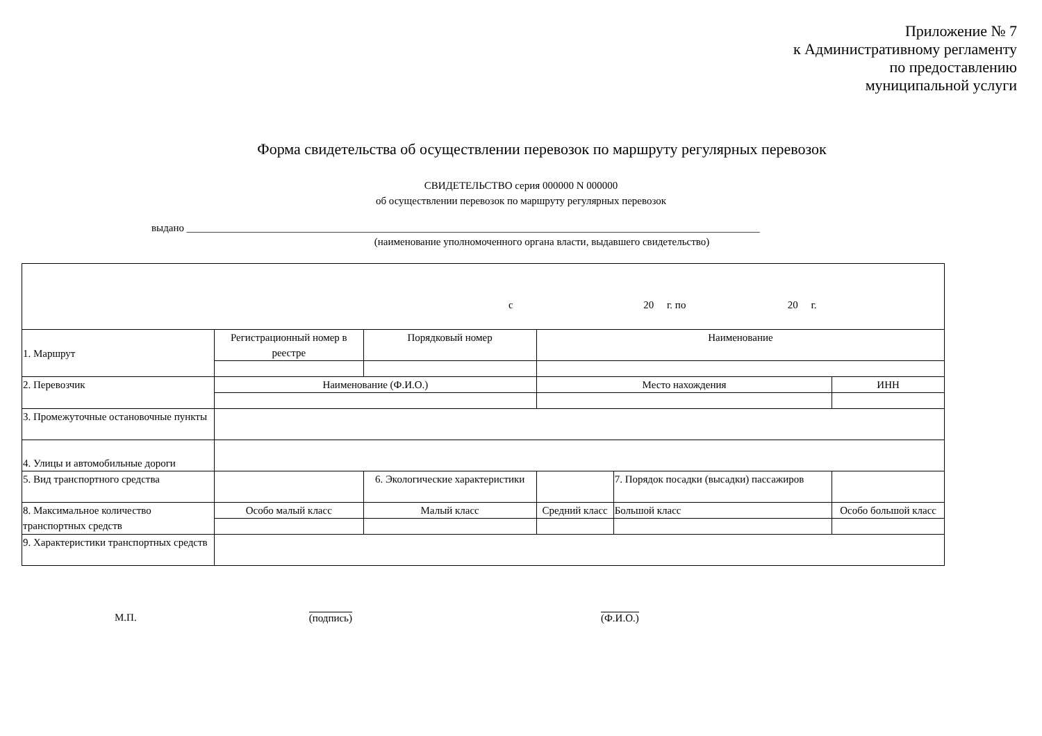Приложение № 7
к Административному регламенту
по предоставлению
муниципальной услуги
Форма свидетельства об осуществлении перевозок по маршруту регулярных перевозок
СВИДЕТЕЛЬСТВО серия 000000 N 000000
об осуществлении перевозок по маршруту регулярных перевозок
выдано ______________________________________________________________________________________________________________
(наименование уполномоченного органа власти, выдавшего свидетельство)
| с 20 г. по 20 г. | | | | | | | | |
| 1. Маршрут | Регистрационный номер в реестре | Порядковый номер | | Наименование | | | | |
| 2. Перевозчик | Наименование (Ф.И.О.) | | | Место нахождения | | | ИНН | |
| 3. Промежуточные остановочные пункты | | | | | | | | |
| 4. Улицы и автомобильные дороги | | | | | | | | |
| 5. Вид транспортного средства | | | 6. Экологические характеристики | | 7. Порядок посадки (высадки) пассажиров | | | |
| 8. Максимальное количество транспортных средств | Особо малый класс | | Малый класс | Средний класс | Большой класс | Особо большой класс | | |
| 9. Характеристики транспортных средств | | | | | | | | |
М.П. (подпись) (Ф.И.О.)